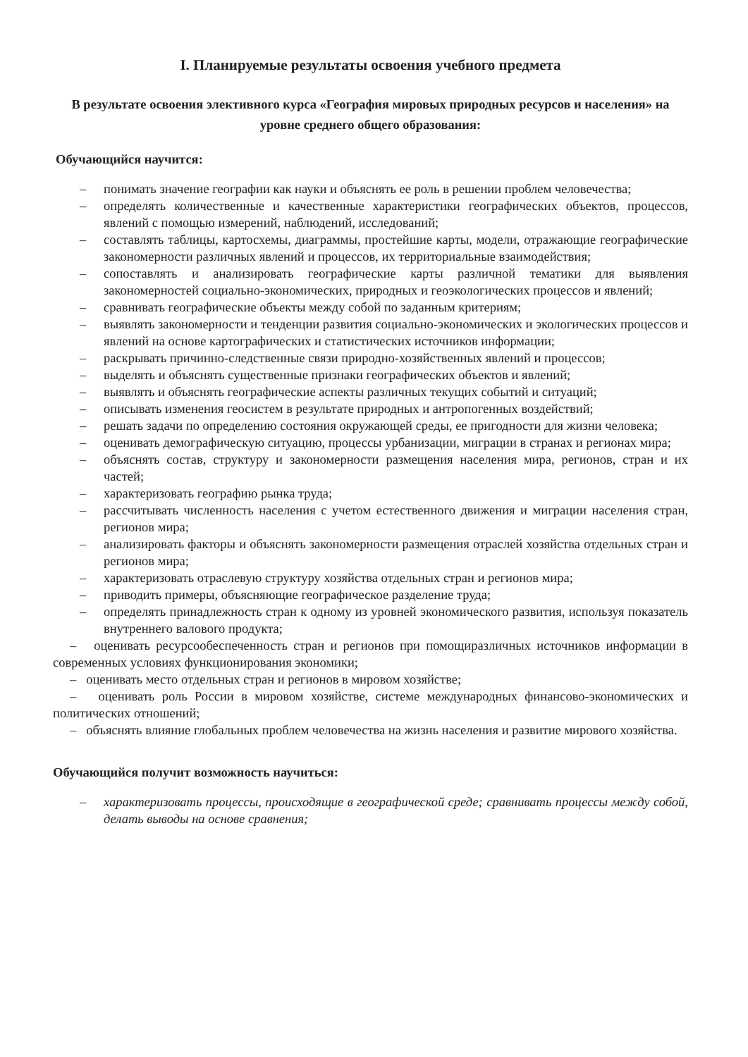I. Планируемые результаты освоения учебного предмета
В результате освоения элективного курса «География мировых природных ресурсов и населения» на уровне среднего общего образования:
Обучающийся научится:
– понимать значение географии как науки и объяснять ее роль в решении проблем человечества;
– определять количественные и качественные характеристики географических объектов, процессов, явлений с помощью измерений, наблюдений, исследований;
– составлять таблицы, картосхемы, диаграммы, простейшие карты, модели, отражающие географические закономерности различных явлений и процессов, их территориальные взаимодействия;
– сопоставлять и анализировать географические карты различной тематики для выявления закономерностей социально-экономических, природных и геоэкологических процессов и явлений;
– сравнивать географические объекты между собой по заданным критериям;
– выявлять закономерности и тенденции развития социально-экономических и экологических процессов и явлений на основе картографических и статистических источников информации;
– раскрывать причинно-следственные связи природно-хозяйственных явлений и процессов;
– выделять и объяснять существенные признаки географических объектов и явлений;
– выявлять и объяснять географические аспекты различных текущих событий и ситуаций;
– описывать изменения геосистем в результате природных и антропогенных воздействий;
– решать задачи по определению состояния окружающей среды, ее пригодности для жизни человека;
– оценивать демографическую ситуацию, процессы урбанизации, миграции в странах и регионах мира;
– объяснять состав, структуру и закономерности размещения населения мира, регионов, стран и их частей;
– характеризовать географию рынка труда;
– рассчитывать численность населения с учетом естественного движения и миграции населения стран, регионов мира;
– анализировать факторы и объяснять закономерности размещения отраслей хозяйства отдельных стран и регионов мира;
– характеризовать отраслевую структуру хозяйства отдельных стран и регионов мира;
– приводить примеры, объясняющие географическое разделение труда;
– определять принадлежность стран к одному из уровней экономического развития, используя показатель внутреннего валового продукта;
– оценивать ресурсообеспеченность стран и регионов при помощиразличных источников информации в современных условиях функционирования экономики;
– оценивать место отдельных стран и регионов в мировом хозяйстве;
– оценивать роль России в мировом хозяйстве, системе международных финансово-экономических и политических отношений;
– объяснять влияние глобальных проблем человечества на жизнь населения и развитие мирового хозяйства.
Обучающийся получит возможность научиться:
– характеризовать процессы, происходящие в географической среде; сравнивать процессы между собой, делать выводы на основе сравнения;